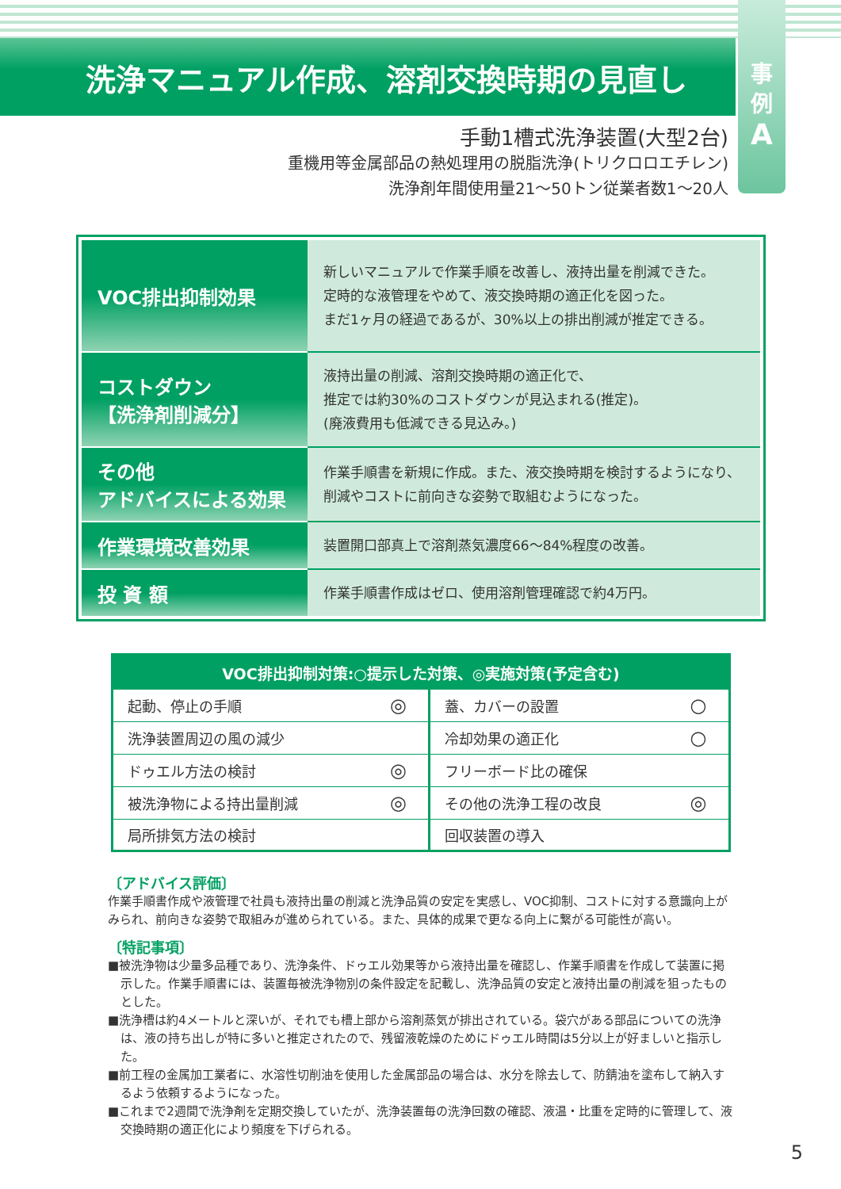洗浄マニュアル作成、溶剤交換時期の見直し
事
例
A
手動1槽式洗浄装置(大型2台)
重機用等金属部品の熱処理用の脱脂洗浄(トリクロロエチレン)
洗浄剤年間使用量21～50トン従業者数1～20人
| VOC排出抑制効果 | 新しいマニュアルで作業手順を改善し、液持出量を削減できた。 定時的な液管理をやめて、液交換時期の適正化を図った。 まだ1ヶ月の経過であるが、30%以上の排出削減が推定できる。 |
| コストダウン 【洗浄剤削減分】 | 液持出量の削減、溶剤交換時期の適正化で、 推定では約30%のコストダウンが見込まれる(推定)。 (廃液費用も低減できる見込み。) |
| その他 アドバイスによる効果 | 作業手順書を新規に作成。また、液交換時期を検討するようになり、 削減やコストに前向きな姿勢で取組むようになった。 |
| 作業環境改善効果 | 装置開口部真上で溶剤蒸気濃度66～84%程度の改善。 |
| 投 資 額 | 作業手順書作成はゼロ、使用溶剤管理確認で約4万円。 |
| VOC排出抑制対策:○提示した対策、◎実施対策(予定含む) | | | |
| --- | --- | --- | --- |
| 起動、停止の手順 | ◎ | 蓋、カバーの設置 | ○ |
| 洗浄装置周辺の風の減少 | | 冷却効果の適正化 | ○ |
| ドゥエル方法の検討 | ◎ | フリーボード比の確保 | |
| 被洗浄物による持出量削減 | ◎ | その他の洗浄工程の改良 | ◎ |
| 局所排気方法の検討 | | 回収装置の導入 | |
〔アドバイス評価〕
作業手順書作成や液管理で社員も液持出量の削減と洗浄品質の安定を実感し、VOC抑制、コストに対する意識向上がみられ、前向きな姿勢で取組みが進められている。また、具体的成果で更なる向上に繋がる可能性が高い。
〔特記事項〕
■被洗浄物は少量多品種であり、洗浄条件、ドゥエル効果等から液持出量を確認し、作業手順書を作成して装置に掲示した。作業手順書には、装置毎被洗浄物別の条件設定を記載し、洗浄品質の安定と液持出量の削減を狙ったものとした。
■洗浄槽は約4メートルと深いが、それでも槽上部から溶剤蒸気が排出されている。袋穴がある部品についての洗浄は、液の持ち出しが特に多いと推定されたので、残留液乾燥のためにドゥエル時間は5分以上が好ましいと指示した。
■前工程の金属加工業者に、水溶性切削油を使用した金属部品の場合は、水分を除去して、防錆油を塗布して納入するよう依頼するようになった。
■これまで2週間で洗浄剤を定期交換していたが、洗浄装置毎の洗浄回数の確認、液温・比重を定時的に管理して、液交換時期の適正化により頻度を下げられる。
5